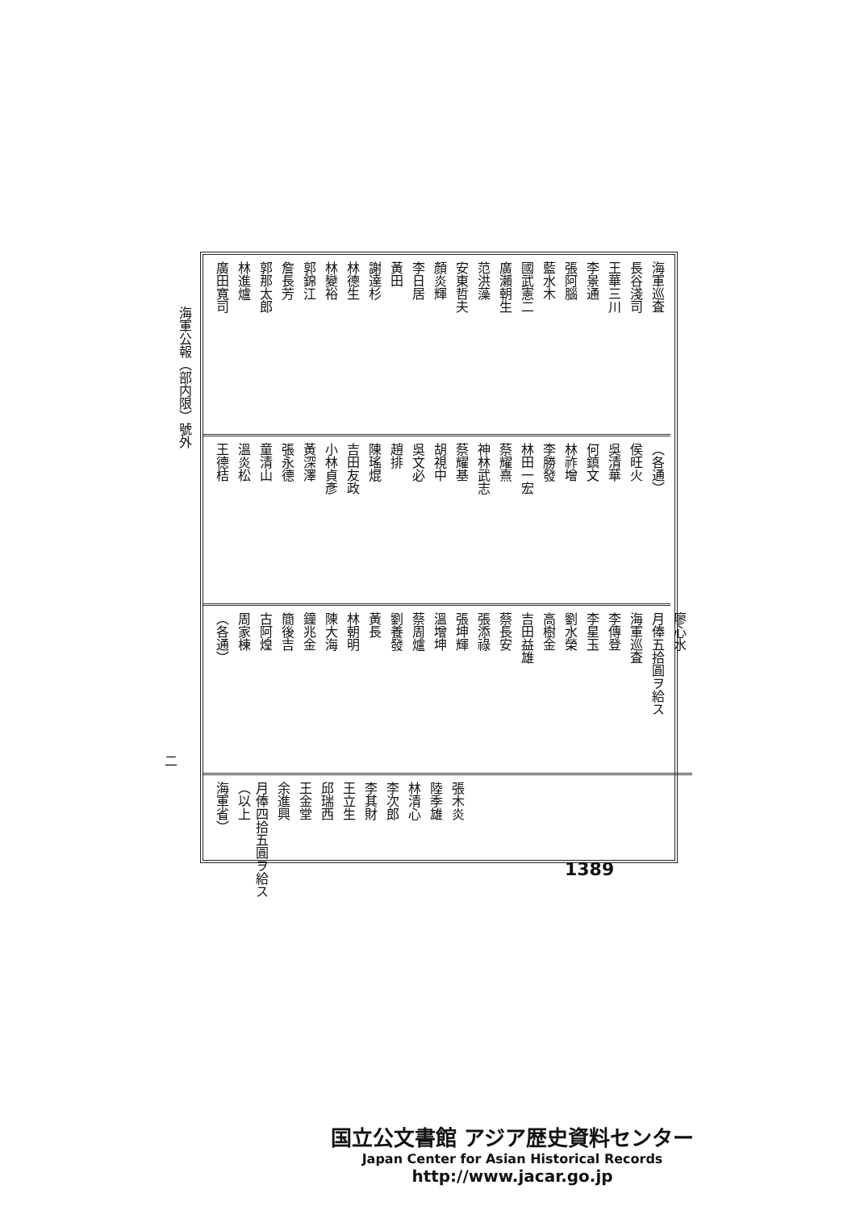海軍公報（部内限）號外
海軍巡査
長谷淺司
王華三川
李景通
張阿腦
藍水木
國武憲二
廣瀨朝生
范洪藻
安東哲夫
顏炎輝
李日居
黃田
謝達杉
林德生
林變裕
郭錦江
詹長芳
郭那太郎
林進爐
廣田寬司
（各通）
侯旺火
吳清華
何鎮文
林祚增
李勝發
林田一宏
蔡耀熹
神林武志
蔡耀基
胡視中
吳文必
趙排
陳瑤焜
吉田友政
小林貞彥
黃深澤
張永德
童清山
溫炎松
王德桔
廖心水
月俸五拾圓ヲ給ス
海軍巡査
李傳登
李星玉
劉水榮
高樹金
吉田益雄
蔡長安
張添祿
張坤輝
溫增坤
蔡周爐
劉養發
黃長
林朝明
陳大海
鐘兆金
簡後吉
古阿煌
周家棟
（各通）
張木炎
陸季雄
林清心
李次郎
李其財
王立生
邱瑞西
王金堂
余進興
月俸四拾五圓ヲ給ス（以上
海軍省）
二
1389
国立公文書館 アジア歴史資料センター
Japan Center for Asian Historical Records
http://www.jacar.go.jp